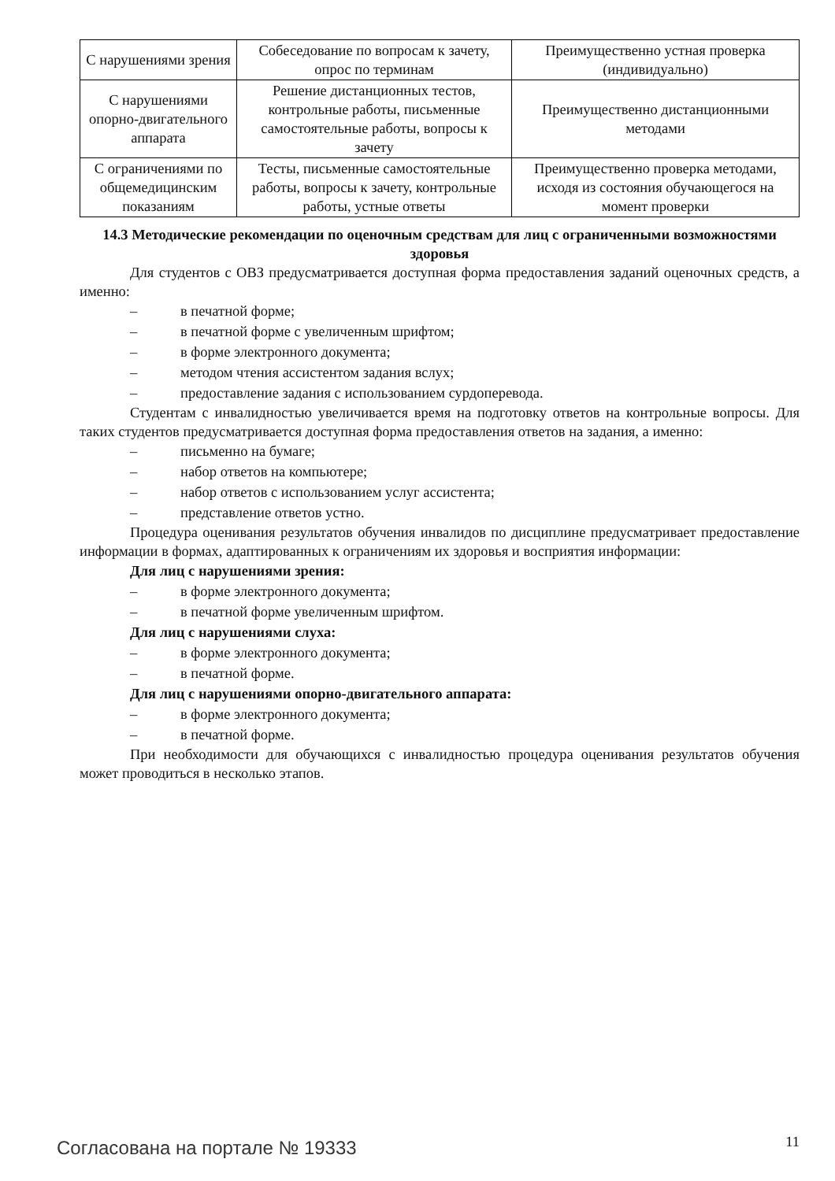| С нарушениями зрения | Собеседование по вопросам к зачету, опрос по терминам | Преимущественно устная проверка (индивидуально) |
| С нарушениями опорно-двигательного аппарата | Решение дистанционных тестов, контрольные работы, письменные самостоятельные работы, вопросы к зачету | Преимущественно дистанционными методами |
| С ограничениями по общемедицинским показаниям | Тесты, письменные самостоятельные работы, вопросы к зачету, контрольные работы, устные ответы | Преимущественно проверка методами, исходя из состояния обучающегося на момент проверки |
14.3 Методические рекомендации по оценочным средствам для лиц с ограниченными возможностями здоровья
Для студентов с ОВЗ предусматривается доступная форма предоставления заданий оценочных средств, а именно:
– в печатной форме;
– в печатной форме с увеличенным шрифтом;
– в форме электронного документа;
– методом чтения ассистентом задания вслух;
– предоставление задания с использованием сурдоперевода.
Студентам с инвалидностью увеличивается время на подготовку ответов на контрольные вопросы. Для таких студентов предусматривается доступная форма предоставления ответов на задания, а именно:
– письменно на бумаге;
– набор ответов на компьютере;
– набор ответов с использованием услуг ассистента;
– представление ответов устно.
Процедура оценивания результатов обучения инвалидов по дисциплине предусматривает предоставление информации в формах, адаптированных к ограничениям их здоровья и восприятия информации:
Для лиц с нарушениями зрения:
– в форме электронного документа;
– в печатной форме увеличенным шрифтом.
Для лиц с нарушениями слуха:
– в форме электронного документа;
– в печатной форме.
Для лиц с нарушениями опорно-двигательного аппарата:
– в форме электронного документа;
– в печатной форме.
При необходимости для обучающихся с инвалидностью процедура оценивания результатов обучения может проводиться в несколько этапов.
Согласована на портале № 19333 11